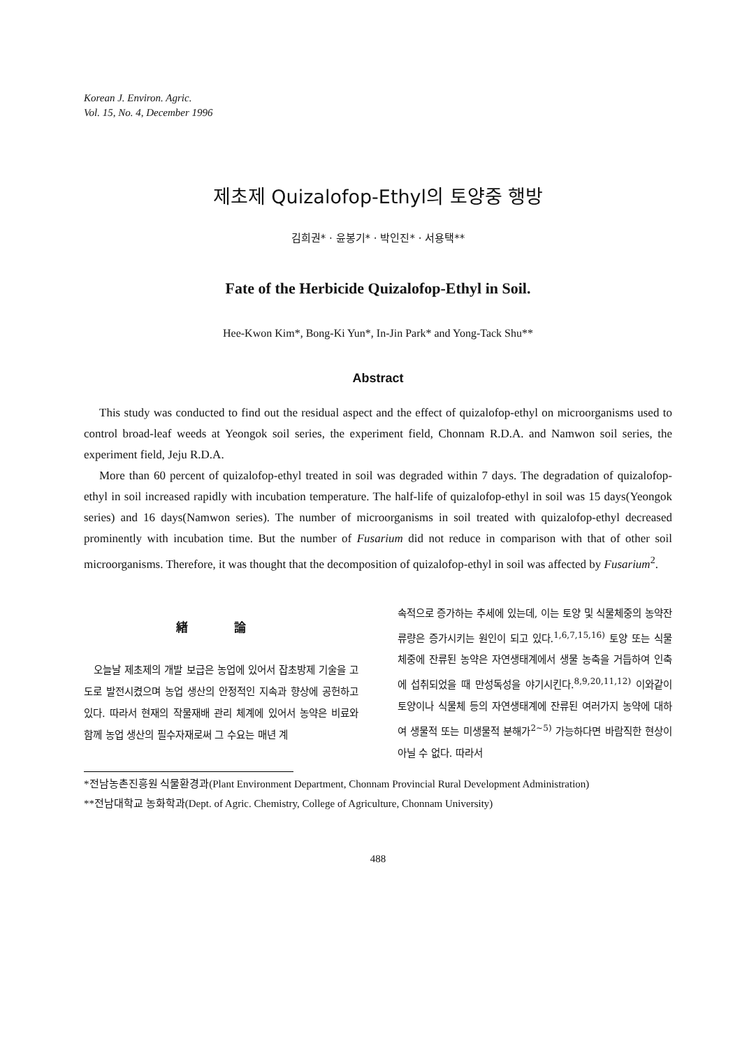Korean J. Environ. Agric.
Vol. 15, No. 4, December 1996
제초제 Quizalofop-Ethyl의 토양중 행방
김희권* · 윤봉기* · 박인진* · 서용택**
Fate of the Herbicide Quizalofop-Ethyl in Soil.
Hee-Kwon Kim*, Bong-Ki Yun*, In-Jin Park* and Yong-Tack Shu**
Abstract
This study was conducted to find out the residual aspect and the effect of quizalofop-ethyl on microorganisms used to control broad-leaf weeds at Yeongok soil series, the experiment field, Chonnam R.D.A. and Namwon soil series, the experiment field, Jeju R.D.A.
More than 60 percent of quizalofop-ethyl treated in soil was degraded within 7 days. The degradation of quizalofop-ethyl in soil increased rapidly with incubation temperature. The half-life of quizalofop-ethyl in soil was 15 days(Yeongok series) and 16 days(Namwon series). The number of microorganisms in soil treated with quizalofop-ethyl decreased prominently with incubation time. But the number of Fusarium did not reduce in comparison with that of other soil microorganisms. Therefore, it was thought that the decomposition of quizalofop-ethyl in soil was affected by Fusarium<sup>2</sup>.
緖 論
오늘날 제초제의 개발 보급은 농업에 있어서 잡초방제 기술을 고도로 발전시켰으며 농업 생산의 안정적인 지속과 향상에 공헌하고 있다. 따라서 현재의 작물재배 관리 체계에 있어서 농약은 비료와 함께 농업 생산의 필수자재로써 그 수요는 매년 계
속적으로 증가하는 추세에 있는데, 이는 토양 및 식물체중의 농약잔류량은 증가시키는 원인이 되고 있다.<sup>1,6,7,15,16)</sup> 토양 또는 식물체중에 잔류된 농약은 자연생태계에서 생물 농축을 거듭하여 인축에 섭취되었을 때 만성독성을 야기시킨다.<sup>8,9,20,11,12)</sup> 이와같이 토양이나 식물체 등의 자연생태계에 잔류된 여러가지 농약에 대하여 생물적 또는 미생물적 분해가<sup>2~5)</sup> 가능하다면 바람직한 현상이 아닐 수 없다. 따라서
*전남농촌진흥원 식물환경과(Plant Environment Department, Chonnam Provincial Rural Development Administration)
**전남대학교 농화학과(Dept. of Agric. Chemistry, College of Agriculture, Chonnam University)
488